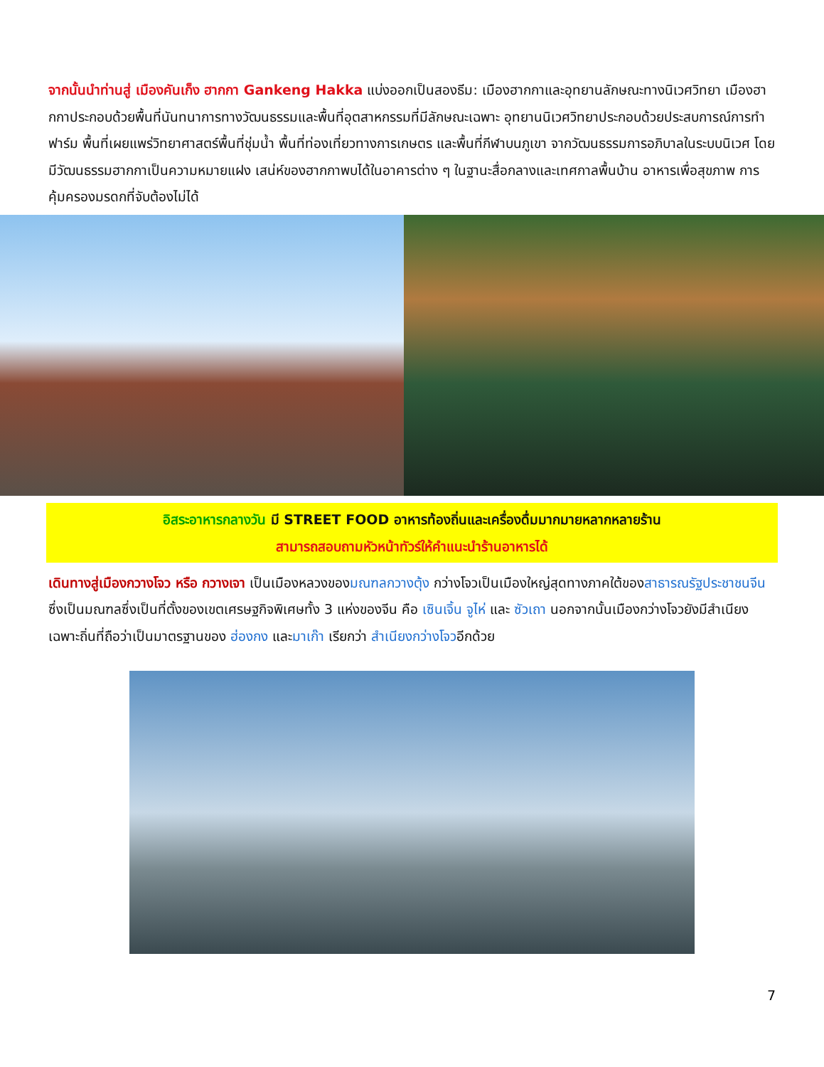จากนั้นนำท่านสู่ เมืองคันเก็ง ฮากกา Gankeng Hakka แบ่งออกเป็นสองธีม: เมืองฮากกาและอุทยานลักษณะทางนิเวศวิทยา เมืองฮากกาประกอบด้วยพื้นที่นันทนาการทางวัฒนธรรมและพื้นที่อุตสาหกรรมที่มีลักษณะเฉพาะ อุทยานนิเวศวิทยาประกอบด้วยประสบการณ์การทำฟาร์ม พื้นที่เผยแพร่วิทยาศาสตร์พื้นที่ชุ่มน้ำ พื้นที่ท่องเที่ยวทางการเกษตร และพื้นที่กีฬาบนภูเขา จากวัฒนธรรมการอภิบาลในระบบนิเวศ โดยมีวัฒนธรรมฮากกาเป็นความหมายแฝง เสน่ห์ของฮากกาพบได้ในอาคารต่าง ๆ ในฐานะสื่อกลางและเทศกาลพื้นบ้าน อาหารเพื่อสุขภาพ การคุ้มครองมรดกที่จับต้องไม่ได้
อิสระอาหารกลางวัน มี STREET FOOD อาหารท้องถิ่นและเครื่องดื่มมากมายหลากหลายร้าน
สามารถสอบถามหัวหน้าทัวร์ให้คำแนะนำร้านอาหารได้
เดินทางสู่เมืองกวางโจว หรือ กวางเจา เป็นเมืองหลวงของมณฑลกวางตุ้ง กว่างโจวเป็นเมืองใหญ่สุดทางภาคใต้ของสาธารณรัฐประชาชนจีนซึ่งเป็นมณฑลซึ่งเป็นที่ตั้งของเขตเศรษฐกิจพิเศษทั้ง 3 แห่งของจีน คือ เซินเจิ้น จูไห่ และ ซัวเถา นอกจากนั้นเมืองกว่างโจวยังมีสำเนียงเฉพาะถิ่นที่ถือว่าเป็นมาตรฐานของ ฮ่องกง และมาเก๊า เรียกว่า สำเนียงกว่างโจวอีกด้วย
7